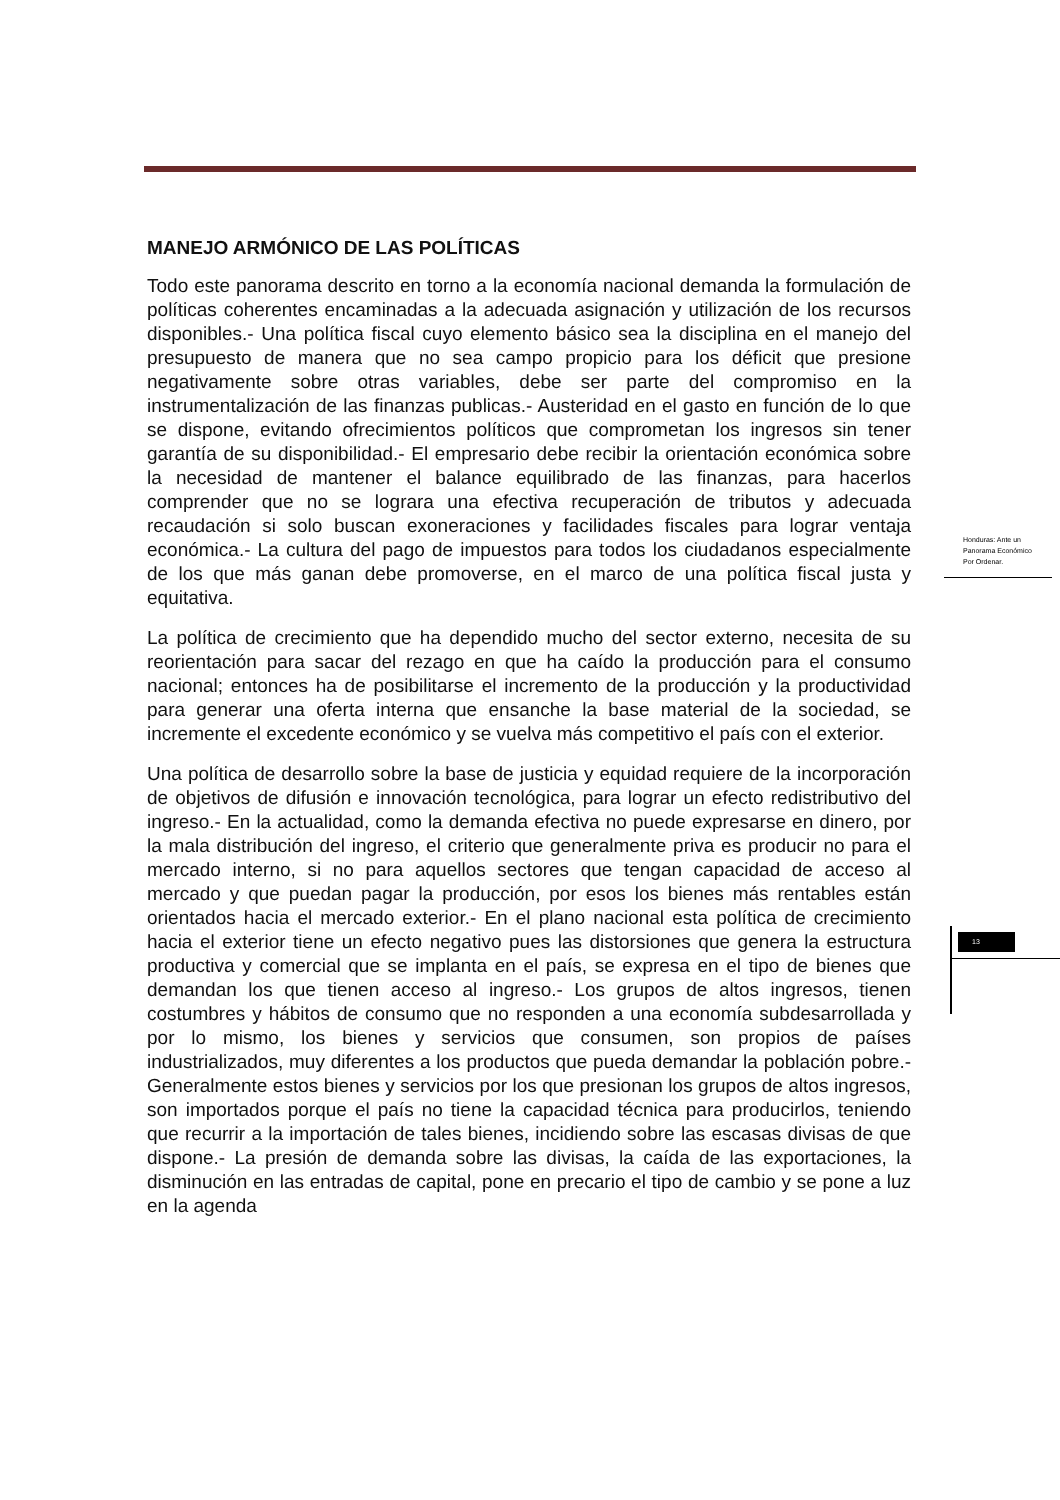MANEJO ARMÓNICO DE LAS POLÍTICAS
Todo este panorama descrito en torno a la economía nacional demanda la formulación de políticas coherentes encaminadas a la adecuada asignación y utilización de los recursos disponibles.- Una política fiscal cuyo elemento básico sea la disciplina en el manejo del presupuesto de manera que no sea campo propicio para los déficit que presione negativamente sobre otras variables, debe ser parte del compromiso en la instrumentalización de las finanzas publicas.- Austeridad en el gasto en función de lo que se dispone, evitando ofrecimientos políticos que comprometan los ingresos sin tener garantía de su disponibilidad.- El empresario debe recibir la orientación económica sobre la necesidad de mantener el balance equilibrado de las finanzas, para hacerlos comprender que no se lograra una efectiva recuperación de tributos y adecuada recaudación si solo buscan exoneraciones y facilidades fiscales para lograr ventaja económica.- La cultura del pago de impuestos para todos los ciudadanos especialmente de los que más ganan debe promoverse, en el marco de una política fiscal justa y equitativa.
La política de crecimiento que ha dependido mucho del sector externo, necesita de su reorientación para sacar del rezago en que ha caído la producción para el consumo nacional; entonces ha de posibilitarse el incremento de la producción y la productividad para generar una oferta interna que ensanche la base material de la sociedad, se incremente el excedente económico y se vuelva más competitivo el país con el exterior.
Una política de desarrollo sobre la base de justicia y equidad requiere de la incorporación de objetivos de difusión e innovación tecnológica, para lograr un efecto redistributivo del ingreso.- En la actualidad, como la demanda efectiva no puede expresarse en dinero, por la mala distribución del ingreso, el criterio que generalmente priva es producir no para el mercado interno, si no para aquellos sectores que tengan capacidad de acceso al mercado y que puedan pagar la producción, por esos los bienes más rentables están orientados hacia el mercado exterior.- En el plano nacional esta política de crecimiento hacia el exterior tiene un efecto negativo pues las distorsiones que genera la estructura productiva y comercial que se implanta en el país, se expresa en el tipo de bienes que demandan los que tienen acceso al ingreso.- Los grupos de altos ingresos, tienen costumbres y hábitos de consumo que no responden a una economía subdesarrollada y por lo mismo, los bienes y servicios que consumen, son propios de países industrializados, muy diferentes a los productos que pueda demandar la población pobre.- Generalmente estos bienes y servicios por los que presionan los grupos de altos ingresos, son importados porque el país no tiene la capacidad técnica para producirlos, teniendo que recurrir a la importación de tales bienes, incidiendo sobre las escasas divisas de que dispone.- La presión de demanda sobre las divisas, la caída de las exportaciones, la disminución en las entradas de capital, pone en precario el tipo de cambio y se pone a luz en la agenda
Honduras: Ante un
Panorama Económico
Por Ordenar.
13